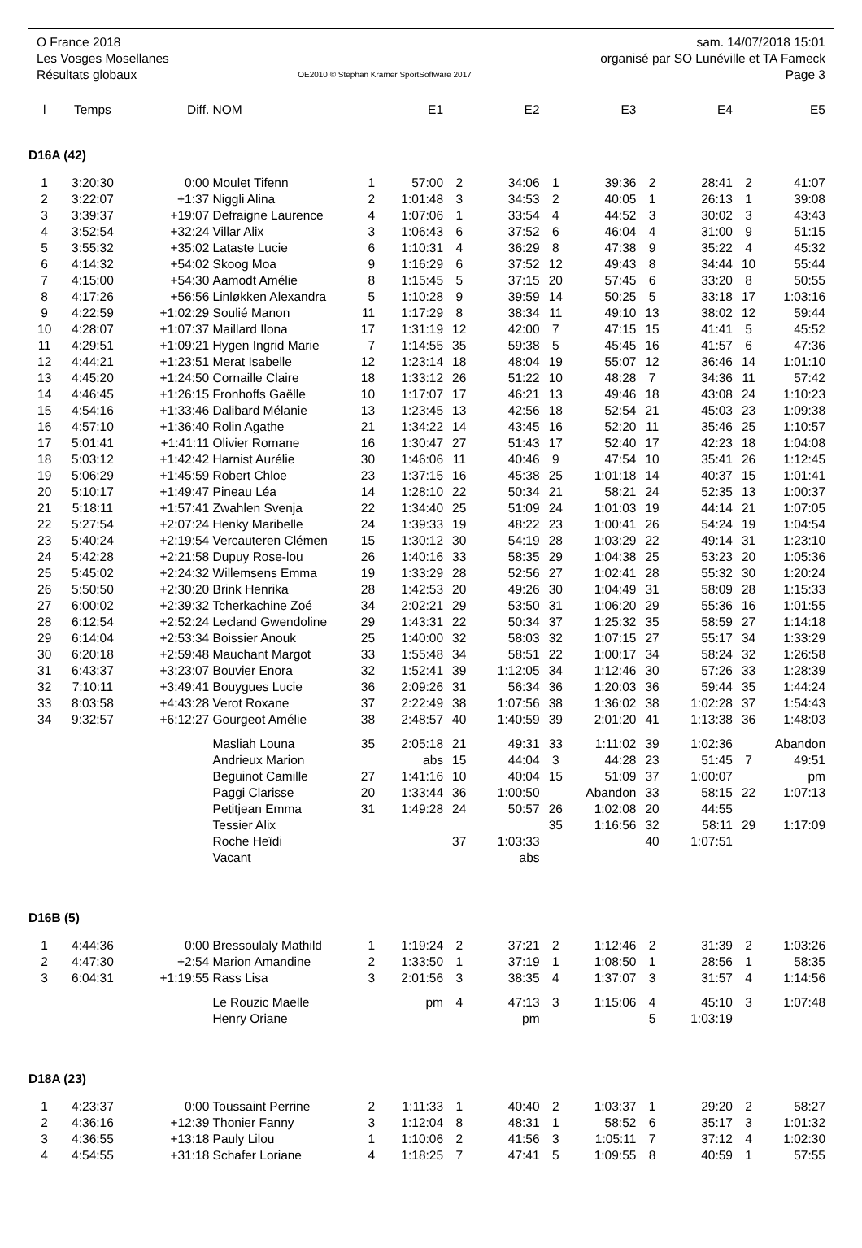O France 2018
Les Vosges Mosellanes
Résultats globaux
OE2010 © Stephan Krämer SportSoftware 2017
sam. 14/07/2018 15:01
organisé par SO Lunéville et TA Fameck
Page 3
| l | Temps | Diff. | NOM | | E1 | | E2 | | E3 | | E4 | | E5 |
| --- | --- | --- | --- | --- | --- | --- | --- | --- | --- | --- | --- | --- | --- |
| D16A (42) | | | | | | | | | | | | | |
| 1 | 3:20:30 | 0:00 | Moulet Tifenn | 1 | 57:00 | 2 | 34:06 | 1 | 39:36 | 2 | 28:41 | 2 | 41:07 |
| 2 | 3:22:07 | +1:37 | Niggli Alina | 2 | 1:01:48 | 3 | 34:53 | 2 | 40:05 | 1 | 26:13 | 1 | 39:08 |
| 3 | 3:39:37 | +19:07 | Defraigne Laurence | 4 | 1:07:06 | 1 | 33:54 | 4 | 44:52 | 3 | 30:02 | 3 | 43:43 |
| 4 | 3:52:54 | +32:24 | Villar Alix | 3 | 1:06:43 | 6 | 37:52 | 6 | 46:04 | 4 | 31:00 | 9 | 51:15 |
| 5 | 3:55:32 | +35:02 | Lataste Lucie | 6 | 1:10:31 | 4 | 36:29 | 8 | 47:38 | 9 | 35:22 | 4 | 45:32 |
| 6 | 4:14:32 | +54:02 | Skoog Moa | 9 | 1:16:29 | 6 | 37:52 | 12 | 49:43 | 8 | 34:44 | 10 | 55:44 |
| 7 | 4:15:00 | +54:30 | Aamodt Amélie | 8 | 1:15:45 | 5 | 37:15 | 20 | 57:45 | 6 | 33:20 | 8 | 50:55 |
| 8 | 4:17:26 | +56:56 | Linløkken Alexandra | 5 | 1:10:28 | 9 | 39:59 | 14 | 50:25 | 5 | 33:18 | 17 | 1:03:16 |
| 9 | 4:22:59 | +1:02:29 | Soulié Manon | 11 | 1:17:29 | 8 | 38:34 | 11 | 49:10 | 13 | 38:02 | 12 | 59:44 |
| 10 | 4:28:07 | +1:07:37 | Maillard Ilona | 17 | 1:31:19 | 12 | 42:00 | 7 | 47:15 | 15 | 41:41 | 5 | 45:52 |
| 11 | 4:29:51 | +1:09:21 | Hygen Ingrid Marie | 7 | 1:14:55 | 35 | 59:38 | 5 | 45:45 | 16 | 41:57 | 6 | 47:36 |
| 12 | 4:44:21 | +1:23:51 | Merat Isabelle | 12 | 1:23:14 | 18 | 48:04 | 19 | 55:07 | 12 | 36:46 | 14 | 1:01:10 |
| 13 | 4:45:20 | +1:24:50 | Cornaille Claire | 18 | 1:33:12 | 26 | 51:22 | 10 | 48:28 | 7 | 34:36 | 11 | 57:42 |
| 14 | 4:46:45 | +1:26:15 | Fronhoffs Gaëlle | 10 | 1:17:07 | 17 | 46:21 | 13 | 49:46 | 18 | 43:08 | 24 | 1:10:23 |
| 15 | 4:54:16 | +1:33:46 | Dalibard Mélanie | 13 | 1:23:45 | 13 | 42:56 | 18 | 52:54 | 21 | 45:03 | 23 | 1:09:38 |
| 16 | 4:57:10 | +1:36:40 | Rolin Agathe | 21 | 1:34:22 | 14 | 43:45 | 16 | 52:20 | 11 | 35:46 | 25 | 1:10:57 |
| 17 | 5:01:41 | +1:41:11 | Olivier Romane | 16 | 1:30:47 | 27 | 51:43 | 17 | 52:40 | 17 | 42:23 | 18 | 1:04:08 |
| 18 | 5:03:12 | +1:42:42 | Harnist Aurélie | 30 | 1:46:06 | 11 | 40:46 | 9 | 47:54 | 10 | 35:41 | 26 | 1:12:45 |
| 19 | 5:06:29 | +1:45:59 | Robert Chloe | 23 | 1:37:15 | 16 | 45:38 | 25 | 1:01:18 | 14 | 40:37 | 15 | 1:01:41 |
| 20 | 5:10:17 | +1:49:47 | Pineau Léa | 14 | 1:28:10 | 22 | 50:34 | 21 | 58:21 | 24 | 52:35 | 13 | 1:00:37 |
| 21 | 5:18:11 | +1:57:41 | Zwahlen Svenja | 22 | 1:34:40 | 25 | 51:09 | 24 | 1:01:03 | 19 | 44:14 | 21 | 1:07:05 |
| 22 | 5:27:54 | +2:07:24 | Henky Maribelle | 24 | 1:39:33 | 19 | 48:22 | 23 | 1:00:41 | 26 | 54:24 | 19 | 1:04:54 |
| 23 | 5:40:24 | +2:19:54 | Vercauteren Clémen | 15 | 1:30:12 | 30 | 54:19 | 28 | 1:03:29 | 22 | 49:14 | 31 | 1:23:10 |
| 24 | 5:42:28 | +2:21:58 | Dupuy Rose-lou | 26 | 1:40:16 | 33 | 58:35 | 29 | 1:04:38 | 25 | 53:23 | 20 | 1:05:36 |
| 25 | 5:45:02 | +2:24:32 | Willemsens Emma | 19 | 1:33:29 | 28 | 52:56 | 27 | 1:02:41 | 28 | 55:32 | 30 | 1:20:24 |
| 26 | 5:50:50 | +2:30:20 | Brink Henrika | 28 | 1:42:53 | 20 | 49:26 | 30 | 1:04:49 | 31 | 58:09 | 28 | 1:15:33 |
| 27 | 6:00:02 | +2:39:32 | Tcherkachine Zoé | 34 | 2:02:21 | 29 | 53:50 | 31 | 1:06:20 | 29 | 55:36 | 16 | 1:01:55 |
| 28 | 6:12:54 | +2:52:24 | Lecland Gwendoline | 29 | 1:43:31 | 22 | 50:34 | 37 | 1:25:32 | 35 | 58:59 | 27 | 1:14:18 |
| 29 | 6:14:04 | +2:53:34 | Boissier Anouk | 25 | 1:40:00 | 32 | 58:03 | 32 | 1:07:15 | 27 | 55:17 | 34 | 1:33:29 |
| 30 | 6:20:18 | +2:59:48 | Mauchant Margot | 33 | 1:55:48 | 34 | 58:51 | 22 | 1:00:17 | 34 | 58:24 | 32 | 1:26:58 |
| 31 | 6:43:37 | +3:23:07 | Bouvier Enora | 32 | 1:52:41 | 39 | 1:12:05 | 34 | 1:12:46 | 30 | 57:26 | 33 | 1:28:39 |
| 32 | 7:10:11 | +3:49:41 | Bouygues Lucie | 36 | 2:09:26 | 31 | 56:34 | 36 | 1:20:03 | 36 | 59:44 | 35 | 1:44:24 |
| 33 | 8:03:58 | +4:43:28 | Verot Roxane | 37 | 2:22:49 | 38 | 1:07:56 | 38 | 1:36:02 | 38 | 1:02:28 | 37 | 1:54:43 |
| 34 | 9:32:57 | +6:12:27 | Gourgeot Amélie | 38 | 2:48:57 | 40 | 1:40:59 | 39 | 2:01:20 | 41 | 1:13:38 | 36 | 1:48:03 |
| | | | Masliah Louna | 35 | 2:05:18 | 21 | 49:31 | 33 | 1:11:02 | 39 | 1:02:36 | | Abandon |
| | | | Andrieux Marion | | abs | 15 | 44:04 | 3 | 44:28 | 23 | 51:45 | 7 | 49:51 |
| | | | Beguinot Camille | 27 | 1:41:16 | 10 | 40:04 | 15 | 51:09 | 37 | 1:00:07 | | pm |
| | | | Paggi Clarisse | 20 | 1:33:44 | 36 | 1:00:50 | | Abandon | 33 | 58:15 | 22 | 1:07:13 |
| | | | Petitjean Emma | 31 | 1:49:28 | 24 | 50:57 | 26 | 1:02:08 | 20 | 44:55 | | |
| | | | Tessier Alix | | | | | 35 | 1:16:56 | 32 | 58:11 | 29 | 1:17:09 |
| | | | Roche Heïdi | | | 37 | 1:03:33 | | | 40 | 1:07:51 | | |
| | | | Vacant | | | | abs | | | | | | |
| D16B (5) | | | | | | | | | | | | | |
| 1 | 4:44:36 | 0:00 | Bressoulaly Mathild | 1 | 1:19:24 | 2 | 37:21 | 2 | 1:12:46 | 2 | 31:39 | 2 | 1:03:26 |
| 2 | 4:47:30 | +2:54 | Marion Amandine | 2 | 1:33:50 | 1 | 37:19 | 1 | 1:08:50 | 1 | 28:56 | 1 | 58:35 |
| 3 | 6:04:31 | +1:19:55 | Rass Lisa | 3 | 2:01:56 | 3 | 38:35 | 4 | 1:37:07 | 3 | 31:57 | 4 | 1:14:56 |
| | | | Le Rouzic Maelle | | pm | 4 | 47:13 | 3 | 1:15:06 | 4 | 45:10 | 3 | 1:07:48 |
| | | | Henry Oriane | | | | pm | | | 5 | 1:03:19 | | |
| D18A (23) | | | | | | | | | | | | | |
| 1 | 4:23:37 | 0:00 | Toussaint Perrine | 2 | 1:11:33 | 1 | 40:40 | 2 | 1:03:37 | 1 | 29:20 | 2 | 58:27 |
| 2 | 4:36:16 | +12:39 | Thonier Fanny | 3 | 1:12:04 | 8 | 48:31 | 1 | 58:52 | 6 | 35:17 | 3 | 1:01:32 |
| 3 | 4:36:55 | +13:18 | Pauly Lilou | 1 | 1:10:06 | 2 | 41:56 | 3 | 1:05:11 | 7 | 37:12 | 4 | 1:02:30 |
| 4 | 4:54:55 | +31:18 | Schafer Loriane | 4 | 1:18:25 | 7 | 47:41 | 5 | 1:09:55 | 8 | 40:59 | 1 | 57:55 |